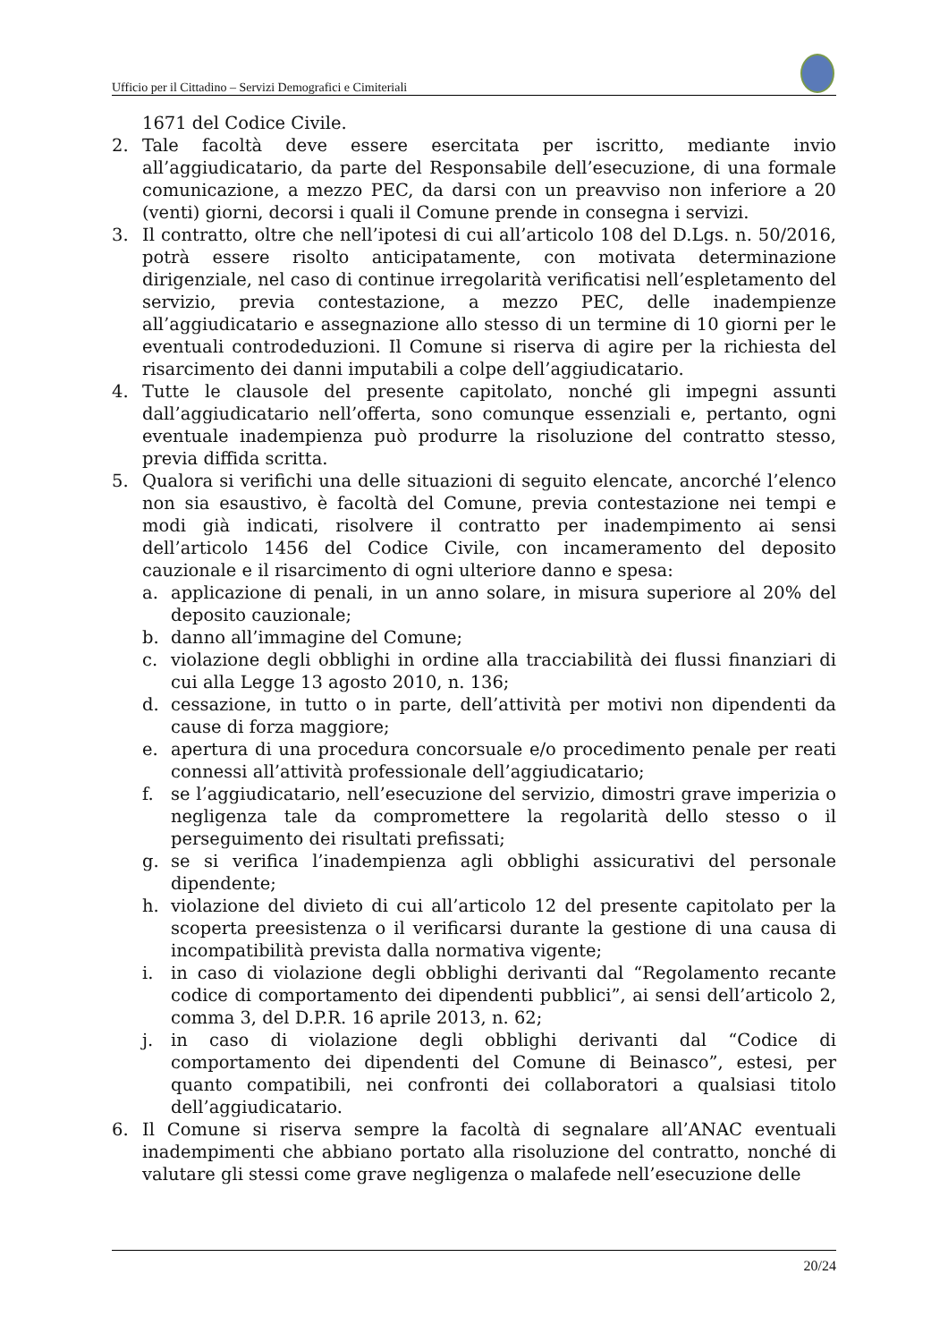Ufficio per il Cittadino – Servizi Demografici e Cimiteriali
1671 del Codice Civile.
2. Tale facoltà deve essere esercitata per iscritto, mediante invio all’aggiudicatario, da parte del Responsabile dell’esecuzione, di una formale comunicazione, a mezzo PEC, da darsi con un preavviso non inferiore a 20 (venti) giorni, decorsi i quali il Comune prende in consegna i servizi.
3. Il contratto, oltre che nell’ipotesi di cui all’articolo 108 del D.Lgs. n. 50/2016, potrà essere risolto anticipatamente, con motivata determinazione dirigenziale, nel caso di continue irregolarità verificatisi nell’espletamento del servizio, previa contestazione, a mezzo PEC, delle inadempienze all’aggiudicatario e assegnazione allo stesso di un termine di 10 giorni per le eventuali controdeduzioni. Il Comune si riserva di agire per la richiesta del risarcimento dei danni imputabili a colpe dell’aggiudicatario.
4. Tutte le clausole del presente capitolato, nonché gli impegni assunti dall’aggiudicatario nell’offerta, sono comunque essenziali e, pertanto, ogni eventuale inadempienza può produrre la risoluzione del contratto stesso, previa diffida scritta.
5. Qualora si verifichi una delle situazioni di seguito elencate, ancorché l’elenco non sia esaustivo, è facoltà del Comune, previa contestazione nei tempi e modi già indicati, risolvere il contratto per inadempimento ai sensi dell’articolo 1456 del Codice Civile, con incameramento del deposito cauzionale e il risarcimento di ogni ulteriore danno e spesa:
a. applicazione di penali, in un anno solare, in misura superiore al 20% del deposito cauzionale;
b. danno all’immagine del Comune;
c. violazione degli obblighi in ordine alla tracciabilità dei flussi finanziari di cui alla Legge 13 agosto 2010, n. 136;
d. cessazione, in tutto o in parte, dell’attività per motivi non dipendenti da cause di forza maggiore;
e. apertura di una procedura concorsuale e/o procedimento penale per reati connessi all’attività professionale dell’aggiudicatario;
f. se l’aggiudicatario, nell’esecuzione del servizio, dimostri grave imperizia o negligenza tale da compromettere la regolarità dello stesso o il perseguimento dei risultati prefissati;
g. se si verifica l’inadempienza agli obblighi assicurativi del personale dipendente;
h. violazione del divieto di cui all’articolo 12 del presente capitolato per la scoperta preesistenza o il verificarsi durante la gestione di una causa di incompatibilità prevista dalla normativa vigente;
i. in caso di violazione degli obblighi derivanti dal “Regolamento recante codice di comportamento dei dipendenti pubblici”, ai sensi dell’articolo 2, comma 3, del D.P.R. 16 aprile 2013, n. 62;
j. in caso di violazione degli obblighi derivanti dal “Codice di comportamento dei dipendenti del Comune di Beinasco”, estesi, per quanto compatibili, nei confronti dei collaboratori a qualsiasi titolo dell’aggiudicatario.
6. Il Comune si riserva sempre la facoltà di segnalare all’ANAC eventuali inadempimenti che abbiano portato alla risoluzione del contratto, nonché di valutare gli stessi come grave negligenza o malafede nell’esecuzione delle
20/24